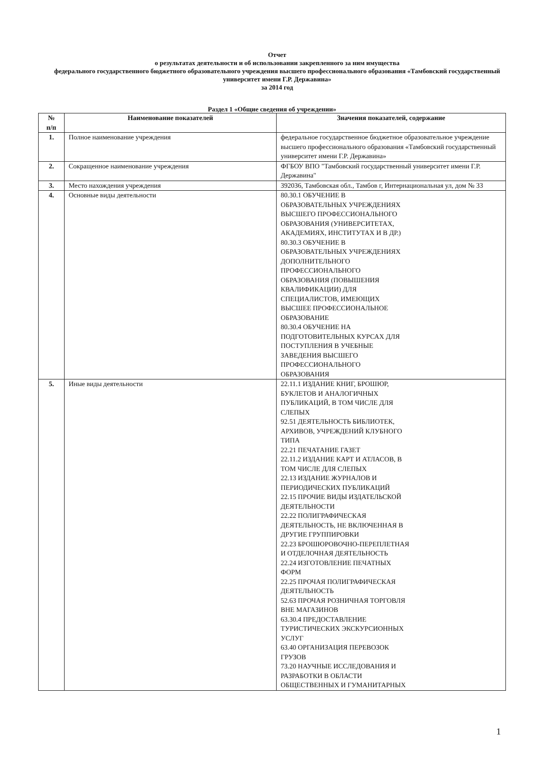Отчет
о результатах деятельности и об использовании закрепленного за ним имущества
федерального государственного бюджетного образовательного учреждения высшего профессионального образования «Тамбовский государственный университет имени Г.Р. Державина»
за 2014 год
Раздел 1 «Общие сведения об учреждении»
| № п/п | Наименование показателей | Значения показателей, содержание |
| --- | --- | --- |
| 1. | Полное наименование учреждения | федеральное государственное бюджетное образовательное учреждение высшего профессионального образования «Тамбовский государственный университет имени Г.Р. Державина» |
| 2. | Сокращенное наименование учреждения | ФГБОУ ВПО "Тамбовский государственный университет имени Г.Р. Державина" |
| 3. | Место нахождения учреждения | 392036, Тамбовская обл., Тамбов г, Интернациональная ул, дом № 33 |
| 4. | Основные виды деятельности | 80.30.1 ОБУЧЕНИЕ В ОБРАЗОВАТЕЛЬНЫХ УЧРЕЖДЕНИЯХ ВЫСШЕГО ПРОФЕССИОНАЛЬНОГО ОБРАЗОВАНИЯ (УНИВЕРСИТЕТАХ, АКАДЕМИЯХ, ИНСТИТУТАХ И В ДР.) 80.30.3 ОБУЧЕНИЕ В ОБРАЗОВАТЕЛЬНЫХ УЧРЕЖДЕНИЯХ ДОПОЛНИТЕЛЬНОГО ПРОФЕССИОНАЛЬНОГО ОБРАЗОВАНИЯ (ПОВЫШЕНИЯ КВАЛИФИКАЦИИ) ДЛЯ СПЕЦИАЛИСТОВ, ИМЕЮЩИХ ВЫСШЕЕ ПРОФЕССИОНАЛЬНОЕ ОБРАЗОВАНИЕ 80.30.4 ОБУЧЕНИЕ НА ПОДГОТОВИТЕЛЬНЫХ КУРСАХ ДЛЯ ПОСТУПЛЕНИЯ В УЧЕБНЫЕ ЗАВЕДЕНИЯ ВЫСШЕГО ПРОФЕССИОНАЛЬНОГО ОБРАЗОВАНИЯ |
| 5. | Иные виды деятельности | 22.11.1 ИЗДАНИЕ КНИГ, БРОШЮР, БУКЛЕТОВ И АНАЛОГИЧНЫХ ПУБЛИКАЦИЙ, В ТОМ ЧИСЛЕ ДЛЯ СЛЕПЫХ 92.51 ДЕЯТЕЛЬНОСТЬ БИБЛИОТЕК, АРХИВОВ, УЧРЕЖДЕНИЙ КЛУБНОГО ТИПА 22.21 ПЕЧАТАНИЕ ГАЗЕТ 22.11.2 ИЗДАНИЕ КАРТ И АТЛАСОВ, В ТОМ ЧИСЛЕ ДЛЯ СЛЕПЫХ 22.13 ИЗДАНИЕ ЖУРНАЛОВ И ПЕРИОДИЧЕСКИХ ПУБЛИКАЦИЙ 22.15 ПРОЧИЕ ВИДЫ ИЗДАТЕЛЬСКОЙ ДЕЯТЕЛЬНОСТИ 22.22 ПОЛИГРАФИЧЕСКАЯ ДЕЯТЕЛЬНОСТЬ, НЕ ВКЛЮЧЕННАЯ В ДРУГИЕ ГРУППИРОВКИ 22.23 БРОШЮРОВОЧНО-ПЕРЕПЛЕТНАЯ И ОТДЕЛОЧНАЯ ДЕЯТЕЛЬНОСТЬ 22.24 ИЗГОТОВЛЕНИЕ ПЕЧАТНЫХ ФОРМ 22.25 ПРОЧАЯ ПОЛИГРАФИЧЕСКАЯ ДЕЯТЕЛЬНОСТЬ 52.63 ПРОЧАЯ РОЗНИЧНАЯ ТОРГОВЛЯ ВНЕ МАГАЗИНОВ 63.30.4 ПРЕДОСТАВЛЕНИЕ ТУРИСТИЧЕСКИХ ЭКСКУРСИОННЫХ УСЛУГ 63.40 ОРГАНИЗАЦИЯ ПЕРЕВОЗОК ГРУЗОВ 73.20 НАУЧНЫЕ ИССЛЕДОВАНИЯ И РАЗРАБОТКИ В ОБЛАСТИ ОБЩЕСТВЕННЫХ И ГУМАНИТАРНЫХ |
1